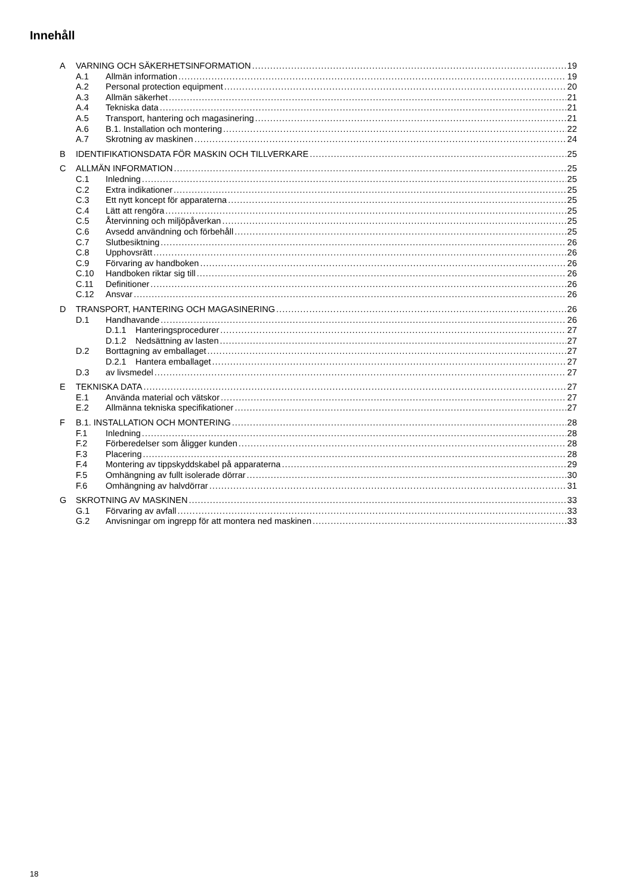Innehåll
A VARNING OCH SÄKERHETSINFORMATION 19
A.1 Allmän information 19
A.2 Personal protection equipment 20
A.3 Allmän säkerhet 21
A.4 Tekniska data 21
A.5 Transport, hantering och magasinering 21
A.6 B.1. Installation och montering 22
A.7 Skrotning av maskinen 24
B IDENTIFIKATIONSDATA FÖR MASKIN OCH TILLVERKARE 25
C ALLMÄN INFORMATION 25
C.1 Inledning 25
C.2 Extra indikationer 25
C.3 Ett nytt koncept för apparaterna 25
C.4 Lätt att rengöra 25
C.5 Återvinning och miljöpåverkan 25
C.6 Avsedd användning och förbehåll 25
C.7 Slutbesiktning 26
C.8 Upphovsrätt 26
C.9 Förvaring av handboken 26
C.10 Handboken riktar sig till 26
C.11 Definitioner 26
C.12 Ansvar 26
D TRANSPORT, HANTERING OCH MAGASINERING 26
D.1 Handhavande 26
D.1.1 Hanteringsprocedurer 27
D.1.2 Nedsättning av lasten 27
D.2 Borttagning av emballaget 27
D.2.1 Hantera emballaget 27
D.3 av livsmedel 27
E TEKNISKA DATA 27
E.1 Använda material och vätskor 27
E.2 Allmänna tekniska specifikationer 27
F B.1. INSTALLATION OCH MONTERING 28
F.1 Inledning 28
F.2 Förberedelser som åligger kunden 28
F.3 Placering 28
F.4 Montering av tippskyddskabel på apparaterna 29
F.5 Omhängning av fullt isolerade dörrar 30
F.6 Omhängning av halvdörrar 31
G SKROTNING AV MASKINEN 33
G.1 Förvaring av avfall 33
G.2 Anvisningar om ingrepp för att montera ned maskinen 33
18